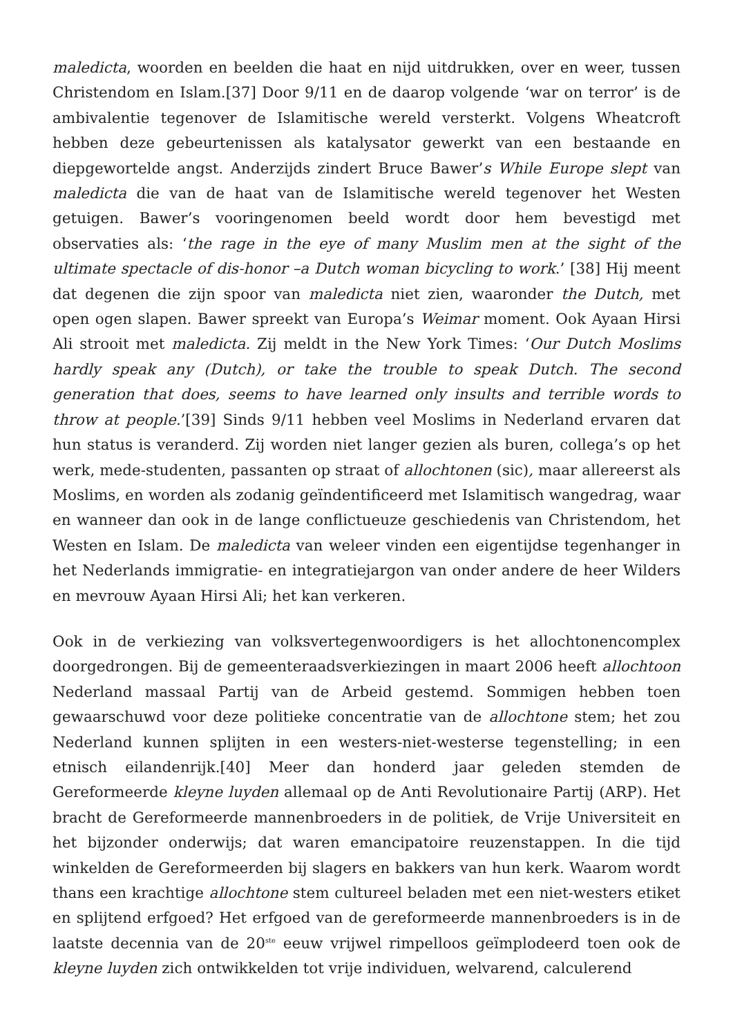maledicta, woorden en beelden die haat en nijd uitdrukken, over en weer, tussen Christendom en Islam.[37] Door 9/11 en de daarop volgende ‘war on terror’ is de ambivalentie tegenover de Islamitische wereld versterkt. Volgens Wheatcroft hebben deze gebeurtenissen als katalysator gewerkt van een bestaande en diepgewortelde angst. Anderzijds zindert Bruce Bawer’s While Europe slept van maledicta die van de haat van de Islamitische wereld tegenover het Westen getuigen. Bawer’s vooringenomen beeld wordt door hem bevestigd met observaties als: ‘the rage in the eye of many Muslim men at the sight of the ultimate spectacle of dis-honor –a Dutch woman bicycling to work.’ [38] Hij meent dat degenen die zijn spoor van maledicta niet zien, waaronder the Dutch, met open ogen slapen. Bawer spreekt van Europa’s Weimar moment. Ook Ayaan Hirsi Ali strooit met maledicta. Zij meldt in the New York Times: ‘Our Dutch Moslims hardly speak any (Dutch), or take the trouble to speak Dutch. The second generation that does, seems to have learned only insults and terrible words to throw at people.’[39] Sinds 9/11 hebben veel Moslims in Nederland ervaren dat hun status is veranderd. Zij worden niet langer gezien als buren, collega’s op het werk, mede-studenten, passanten op straat of allochtonen (sic), maar allereerst als Moslims, en worden als zodanig geïndentificeerd met Islamitisch wangedrag, waar en wanneer dan ook in de lange conflictueuze geschiedenis van Christendom, het Westen en Islam. De maledicta van weleer vinden een eigentijdse tegenhanger in het Nederlands immigratie- en integratiejargon van onder andere de heer Wilders en mevrouw Ayaan Hirsi Ali; het kan verkeren.
Ook in de verkiezing van volksvertegenwoordigers is het allochtonencomplex doorgedrongen. Bij de gemeenteraadsverkiezingen in maart 2006 heeft allochtoon Nederland massaal Partij van de Arbeid gestemd. Sommigen hebben toen gewaarschuwd voor deze politieke concentratie van de allochtone stem; het zou Nederland kunnen splijten in een westers-niet-westerse tegenstelling; in een etnisch eilandenrijk.[40] Meer dan honderd jaar geleden stemden de Gereformeerde kleyne luyden allemaal op de Anti Revolutionaire Partij (ARP). Het bracht de Gereformeerde mannenbroeders in de politiek, de Vrije Universiteit en het bijzonder onderwijs; dat waren emancipatoire reuzenstappen. In die tijd winkelden de Gereformeerden bij slagers en bakkers van hun kerk. Waarom wordt thans een krachtige allochtone stem cultureel beladen met een niet-westers etiket en splijtend erfgoed? Het erfgoed van de gereformeerde mannenbroeders is in de laatste decennia van de 20<sup>ste</sup> eeuw vrijwel rimpelloos geïmplodeerd toen ook de kleyne luyden zich ontwikkelden tot vrije individuen, welvarend, calculerend